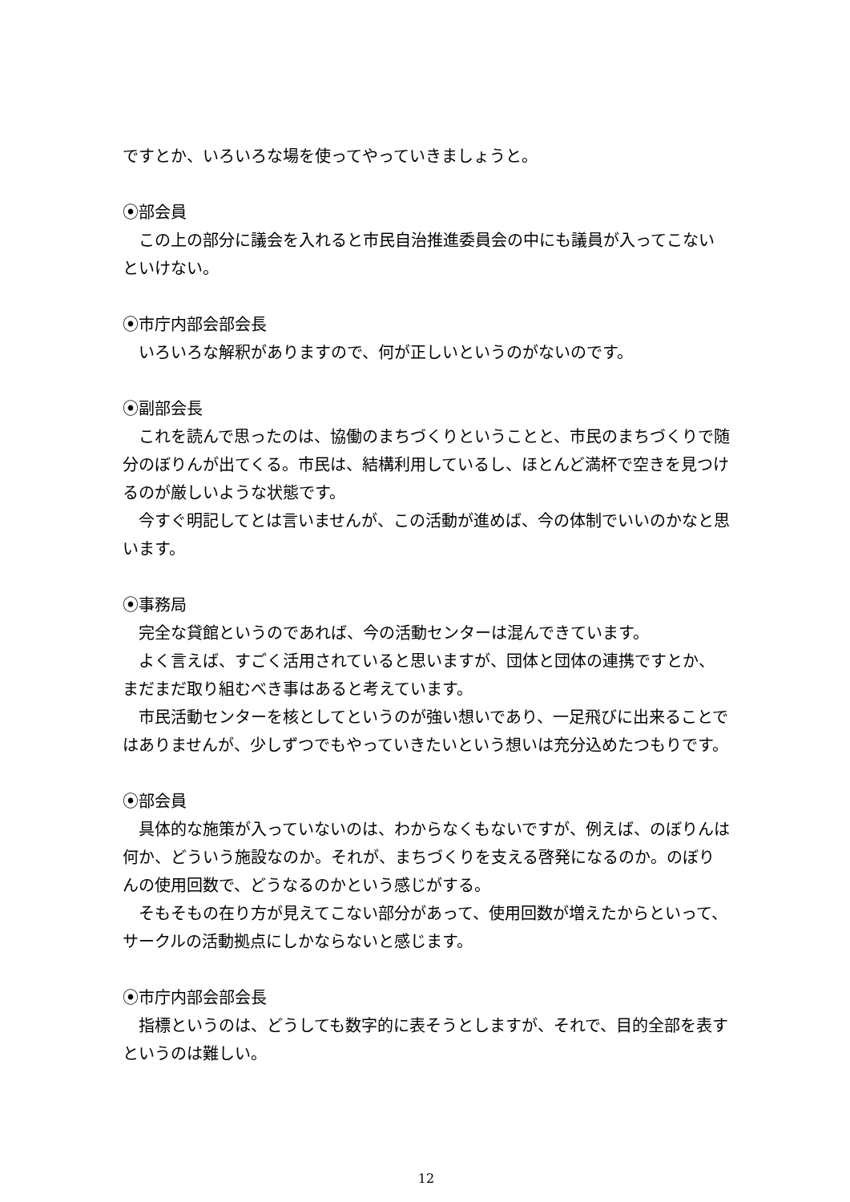ですとか、いろいろな場を使ってやっていきましょうと。
⦿部会員
この上の部分に議会を入れると市民自治推進委員会の中にも議員が入ってこないといけない。
⦿市庁内部会部会長
いろいろな解釈がありますので、何が正しいというのがないのです。
⦿副部会長
これを読んで思ったのは、協働のまちづくりということと、市民のまちづくりで随分のぼりんが出てくる。市民は、結構利用しているし、ほとんど満杯で空きを見つけるのが厳しいような状態です。
今すぐ明記してとは言いませんが、この活動が進めば、今の体制でいいのかなと思います。
⦿事務局
完全な貸館というのであれば、今の活動センターは混んできています。
よく言えば、すごく活用されていると思いますが、団体と団体の連携ですとか、まだまだ取り組むべき事はあると考えています。
市民活動センターを核としてというのが強い想いであり、一足飛びに出来ることではありませんが、少しずつでもやっていきたいという想いは充分込めたつもりです。
⦿部会員
具体的な施策が入っていないのは、わからなくもないですが、例えば、のぼりんは何か、どういう施設なのか。それが、まちづくりを支える啓発になるのか。のぼりんの使用回数で、どうなるのかという感じがする。
そもそもの在り方が見えてこない部分があって、使用回数が増えたからといって、サークルの活動拠点にしかならないと感じます。
⦿市庁内部会部会長
指標というのは、どうしても数字的に表そうとしますが、それで、目的全部を表すというのは難しい。
12